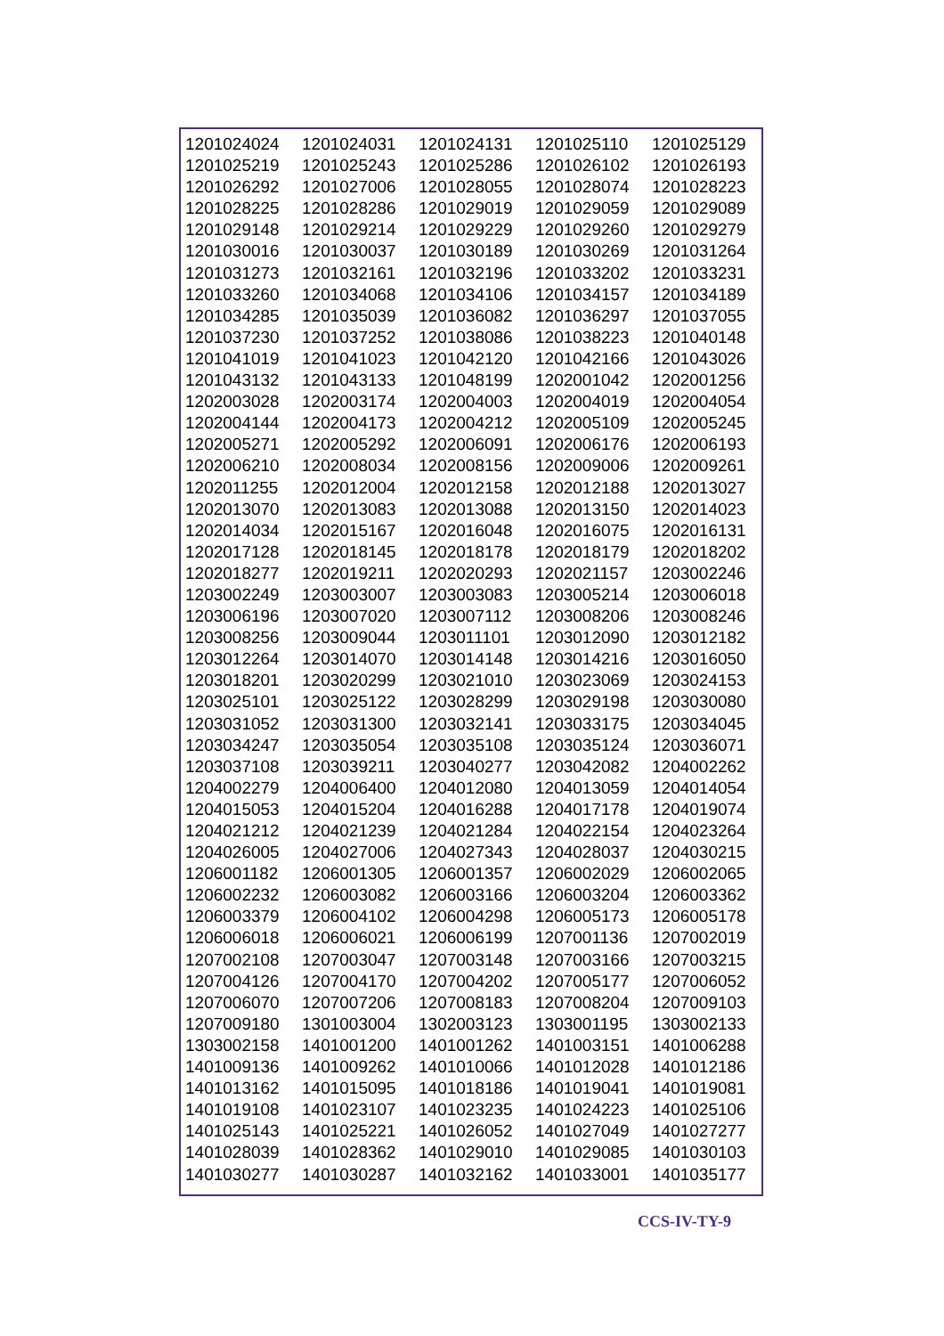| 1201024024 | 1201024031 | 1201024131 | 1201025110 | 1201025129 |
| 1201025219 | 1201025243 | 1201025286 | 1201026102 | 1201026193 |
| 1201026292 | 1201027006 | 1201028055 | 1201028074 | 1201028223 |
| 1201028225 | 1201028286 | 1201029019 | 1201029059 | 1201029089 |
| 1201029148 | 1201029214 | 1201029229 | 1201029260 | 1201029279 |
| 1201030016 | 1201030037 | 1201030189 | 1201030269 | 1201031264 |
| 1201031273 | 1201032161 | 1201032196 | 1201033202 | 1201033231 |
| 1201033260 | 1201034068 | 1201034106 | 1201034157 | 1201034189 |
| 1201034285 | 1201035039 | 1201036082 | 1201036297 | 1201037055 |
| 1201037230 | 1201037252 | 1201038086 | 1201038223 | 1201040148 |
| 1201041019 | 1201041023 | 1201042120 | 1201042166 | 1201043026 |
| 1201043132 | 1201043133 | 1201048199 | 1202001042 | 1202001256 |
| 1202003028 | 1202003174 | 1202004003 | 1202004019 | 1202004054 |
| 1202004144 | 1202004173 | 1202004212 | 1202005109 | 1202005245 |
| 1202005271 | 1202005292 | 1202006091 | 1202006176 | 1202006193 |
| 1202006210 | 1202008034 | 1202008156 | 1202009006 | 1202009261 |
| 1202011255 | 1202012004 | 1202012158 | 1202012188 | 1202013027 |
| 1202013070 | 1202013083 | 1202013088 | 1202013150 | 1202014023 |
| 1202014034 | 1202015167 | 1202016048 | 1202016075 | 1202016131 |
| 1202017128 | 1202018145 | 1202018178 | 1202018179 | 1202018202 |
| 1202018277 | 1202019211 | 1202020293 | 1202021157 | 1203002246 |
| 1203002249 | 1203003007 | 1203003083 | 1203005214 | 1203006018 |
| 1203006196 | 1203007020 | 1203007112 | 1203008206 | 1203008246 |
| 1203008256 | 1203009044 | 1203011101 | 1203012090 | 1203012182 |
| 1203012264 | 1203014070 | 1203014148 | 1203014216 | 1203016050 |
| 1203018201 | 1203020299 | 1203021010 | 1203023069 | 1203024153 |
| 1203025101 | 1203025122 | 1203028299 | 1203029198 | 1203030080 |
| 1203031052 | 1203031300 | 1203032141 | 1203033175 | 1203034045 |
| 1203034247 | 1203035054 | 1203035108 | 1203035124 | 1203036071 |
| 1203037108 | 1203039211 | 1203040277 | 1203042082 | 1204002262 |
| 1204002279 | 1204006400 | 1204012080 | 1204013059 | 1204014054 |
| 1204015053 | 1204015204 | 1204016288 | 1204017178 | 1204019074 |
| 1204021212 | 1204021239 | 1204021284 | 1204022154 | 1204023264 |
| 1204026005 | 1204027006 | 1204027343 | 1204028037 | 1204030215 |
| 1206001182 | 1206001305 | 1206001357 | 1206002029 | 1206002065 |
| 1206002232 | 1206003082 | 1206003166 | 1206003204 | 1206003362 |
| 1206003379 | 1206004102 | 1206004298 | 1206005173 | 1206005178 |
| 1206006018 | 1206006021 | 1206006199 | 1207001136 | 1207002019 |
| 1207002108 | 1207003047 | 1207003148 | 1207003166 | 1207003215 |
| 1207004126 | 1207004170 | 1207004202 | 1207005177 | 1207006052 |
| 1207006070 | 1207007206 | 1207008183 | 1207008204 | 1207009103 |
| 1207009180 | 1301003004 | 1302003123 | 1303001195 | 1303002133 |
| 1303002158 | 1401001200 | 1401001262 | 1401003151 | 1401006288 |
| 1401009136 | 1401009262 | 1401010066 | 1401012028 | 1401012186 |
| 1401013162 | 1401015095 | 1401018186 | 1401019041 | 1401019081 |
| 1401019108 | 1401023107 | 1401023235 | 1401024223 | 1401025106 |
| 1401025143 | 1401025221 | 1401026052 | 1401027049 | 1401027277 |
| 1401028039 | 1401028362 | 1401029010 | 1401029085 | 1401030103 |
| 1401030277 | 1401030287 | 1401032162 | 1401033001 | 1401035177 |
CCS-IV-TY-9